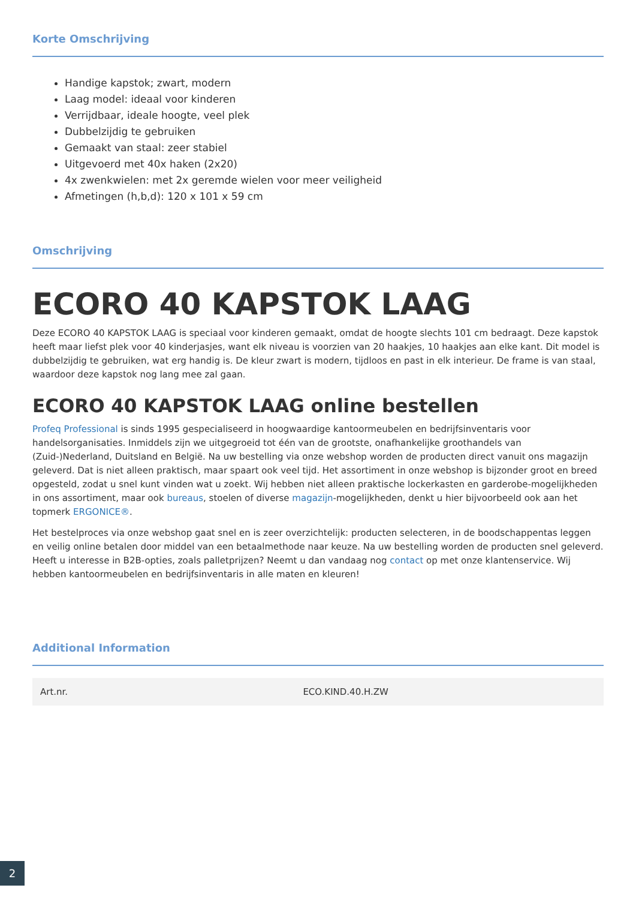Korte Omschrijving
Handige kapstok; zwart, modern
Laag model: ideaal voor kinderen
Verrijdbaar, ideale hoogte, veel plek
Dubbelzijdig te gebruiken
Gemaakt van staal: zeer stabiel
Uitgevoerd met 40x haken (2x20)
4x zwenkwielen: met 2x geremde wielen voor meer veiligheid
Afmetingen (h,b,d): 120 x 101 x 59 cm
Omschrijving
ECORO 40 KAPSTOK LAAG
Deze ECORO 40 KAPSTOK LAAG is speciaal voor kinderen gemaakt, omdat de hoogte slechts 101 cm bedraagt. Deze kapstok heeft maar liefst plek voor 40 kinderjasjes, want elk niveau is voorzien van 20 haakjes, 10 haakjes aan elke kant. Dit model is dubbelzijdig te gebruiken, wat erg handig is. De kleur zwart is modern, tijdloos en past in elk interieur. De frame is van staal, waardoor deze kapstok nog lang mee zal gaan.
ECORO 40 KAPSTOK LAAG online bestellen
Profeq Professional is sinds 1995 gespecialiseerd in hoogwaardige kantoormeubelen en bedrijfsinventaris voor handelsorganisaties. Inmiddels zijn we uitgegroeid tot één van de grootste, onafhankelijke groothandels van (Zuid-)Nederland, Duitsland en België. Na uw bestelling via onze webshop worden de producten direct vanuit ons magazijn geleverd. Dat is niet alleen praktisch, maar spaart ook veel tijd. Het assortiment in onze webshop is bijzonder groot en breed opgesteld, zodat u snel kunt vinden wat u zoekt. Wij hebben niet alleen praktische lockerkasten en garderobe-mogelijkheden in ons assortiment, maar ook bureaus, stoelen of diverse magazijn-mogelijkheden, denkt u hier bijvoorbeeld ook aan het topmerk ERGONICE®.
Het bestelproces via onze webshop gaat snel en is zeer overzichtelijk: producten selecteren, in de boodschappentas leggen en veilig online betalen door middel van een betaalmethode naar keuze. Na uw bestelling worden de producten snel geleverd. Heeft u interesse in B2B-opties, zoals palletprijzen? Neemt u dan vandaag nog contact op met onze klantenservice. Wij hebben kantoormeubelen en bedrijfsinventaris in alle maten en kleuren!
Additional Information
| Art.nr. | ECO.KIND.40.H.ZW |
2